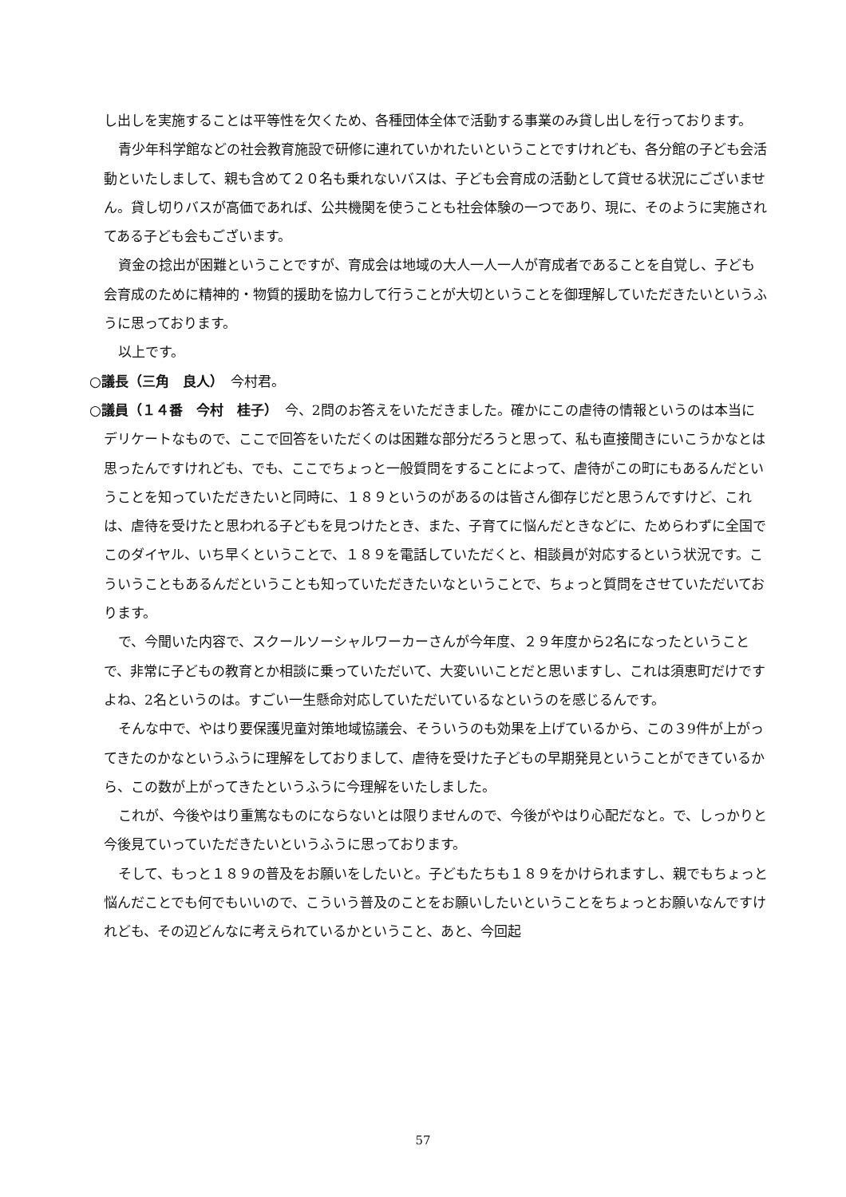し出しを実施することは平等性を欠くため、各種団体全体で活動する事業のみ貸し出しを行っております。
青少年科学館などの社会教育施設で研修に連れていかれたいということですけれども、各分館の子ども会活動といたしまして、親も含めて２０名も乗れないバスは、子ども会育成の活動として貸せる状況にございません。貸し切りバスが高価であれば、公共機関を使うことも社会体験の一つであり、現に、そのように実施されてある子ども会もございます。
資金の捻出が困難ということですが、育成会は地域の大人一人一人が育成者であることを自覚し、子ども会育成のために精神的・物質的援助を協力して行うことが大切ということを御理解していただきたいというふうに思っております。
以上です。
○議長（三角　良人）　今村君。
○議員（１４番　今村　桂子）　今、2問のお答えをいただきました。確かにこの虐待の情報というのは本当にデリケートなもので、ここで回答をいただくのは困難な部分だろうと思って、私も直接聞きにいこうかなとは思ったんですけれども、でも、ここでちょっと一般質問をすることによって、虐待がこの町にもあるんだということを知っていただきたいと同時に、１８９というのがあるのは皆さん御存じだと思うんですけど、これは、虐待を受けたと思われる子どもを見つけたとき、また、子育てに悩んだときなどに、ためらわずに全国でこのダイヤル、いち早くということで、１８９を電話していただくと、相談員が対応するという状況です。こういうこともあるんだということも知っていただきたいなということで、ちょっと質問をさせていただいております。
で、今聞いた内容で、スクールソーシャルワーカーさんが今年度、２９年度から2名になったということで、非常に子どもの教育とか相談に乗っていただいて、大変いいことだと思いますし、これは須恵町だけですよね、2名というのは。すごい一生懸命対応していただいているなというのを感じるんです。
そんな中で、やはり要保護児童対策地域協議会、そういうのも効果を上げているから、この３9件が上がってきたのかなというふうに理解をしておりまして、虐待を受けた子どもの早期発見ということができているから、この数が上がってきたというふうに今理解をいたしました。
これが、今後やはり重篤なものにならないとは限りませんので、今後がやはり心配だなと。で、しっかりと今後見ていっていただきたいというふうに思っております。
そして、もっと１８９の普及をお願いをしたいと。子どもたちも１８９をかけられますし、親でもちょっと悩んだことでも何でもいいので、こういう普及のことをお願いしたいということをちょっとお願いなんですけれども、その辺どんなに考えられているかということ、あと、今回起
57